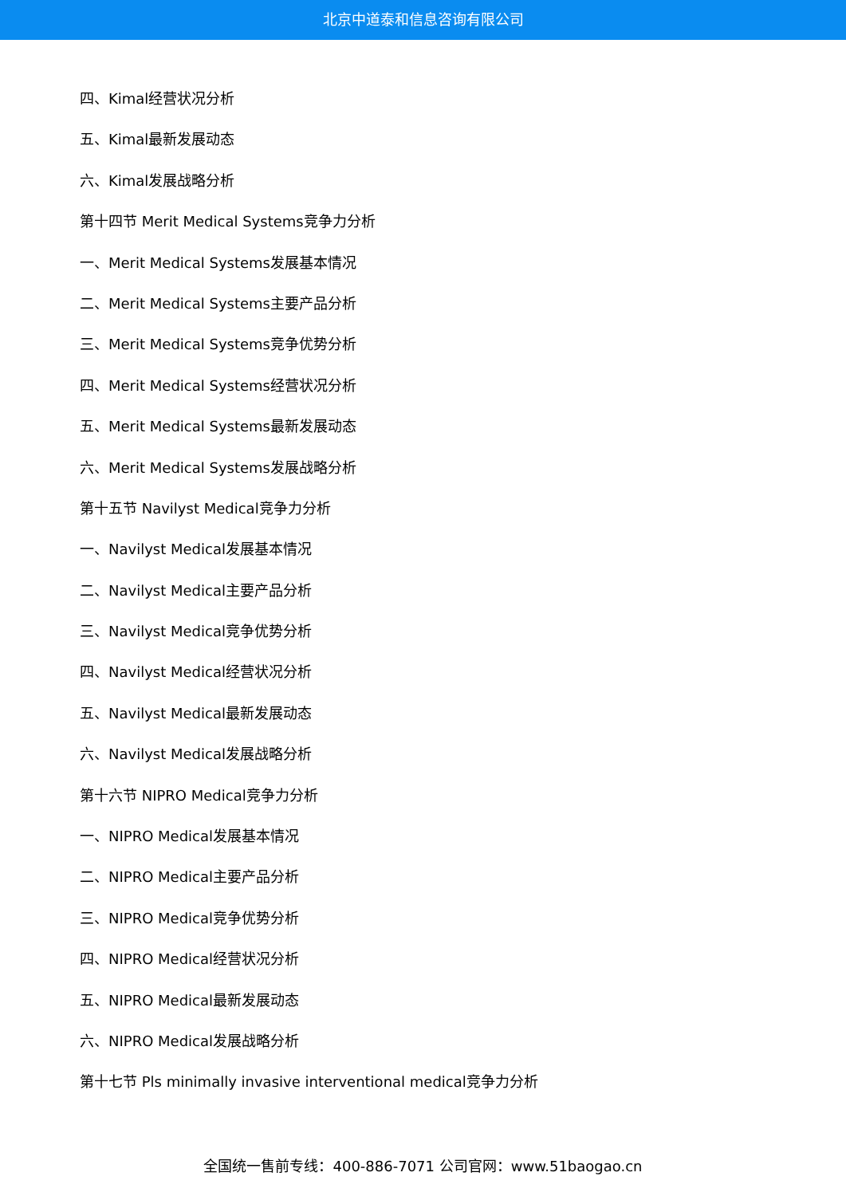北京中道泰和信息咨询有限公司
四、Kimal经营状况分析
五、Kimal最新发展动态
六、Kimal发展战略分析
第十四节 Merit Medical Systems竞争力分析
一、Merit Medical Systems发展基本情况
二、Merit Medical Systems主要产品分析
三、Merit Medical Systems竞争优势分析
四、Merit Medical Systems经营状况分析
五、Merit Medical Systems最新发展动态
六、Merit Medical Systems发展战略分析
第十五节 Navilyst Medical竞争力分析
一、Navilyst Medical发展基本情况
二、Navilyst Medical主要产品分析
三、Navilyst Medical竞争优势分析
四、Navilyst Medical经营状况分析
五、Navilyst Medical最新发展动态
六、Navilyst Medical发展战略分析
第十六节 NIPRO Medical竞争力分析
一、NIPRO Medical发展基本情况
二、NIPRO Medical主要产品分析
三、NIPRO Medical竞争优势分析
四、NIPRO Medical经营状况分析
五、NIPRO Medical最新发展动态
六、NIPRO Medical发展战略分析
第十七节 Pls minimally invasive interventional medical竞争力分析
全国统一售前专线：400-886-7071 公司官网：www.51baogao.cn